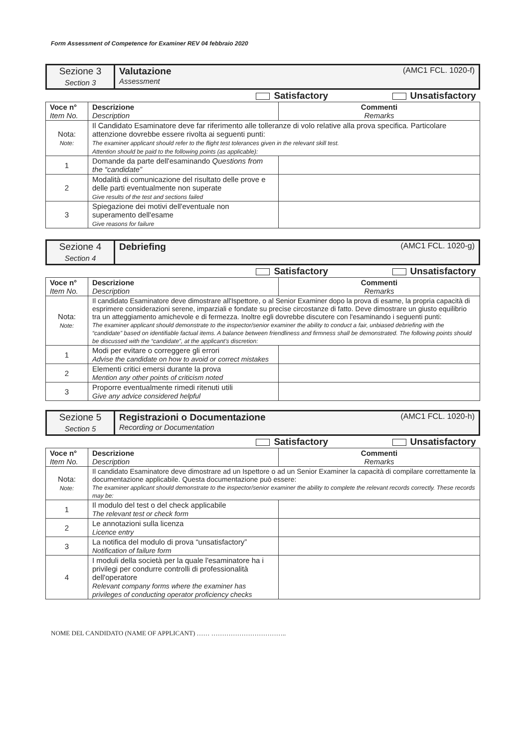Form Assessment of Competence for Examiner REV 04 febbraio 2020
| Sezione 3 Section 3 | Valutazione (AMC1 FCL. 1020-f) Assessment |
| Satisfactory Unsatisfactory | | |
| Voce n° Item No. | Descrizione Description | Commenti Remarks |
| Nota: Note: | Il Candidato Esaminatore deve far riferimento alle tolleranze di volo relative alla prova specifica. Particolare attenzione dovrebbe essere rivolta ai seguenti punti: The examiner applicant should refer to the flight test tolerances given in the relevant skill test. Attention should be paid to the following points (as applicable): | |
| 1 | Domande da parte dell'esaminando Questions from the “candidate” | |
| 2 | Modalità di comunicazione del risultato delle prove e delle parti eventualmente non superate Give results of the test and sections failed | |
| 3 | Spiegazione dei motivi dell'eventuale non superamento dell'esame Give reasons for failure | |
| Sezione 4 Section 4 | Debriefing (AMC1 FCL. 1020-g) |
| Satisfactory Unsatisfactory | | |
| Voce n° Item No. | Descrizione Description | Commenti Remarks |
| Nota: Note: | Il candidato Esaminatore deve dimostrare all'Ispettore, o al Senior Examiner dopo la prova di esame, la propria capacità di esprimere considerazioni serene, imparziali e fondate su precise circostanze di fatto. Deve dimostrare un giusto equilibrio tra un atteggiamento amichevole e di fermezza. Inoltre egli dovrebbe discutere con l'esaminando i seguenti punti: The examiner applicant should demonstrate to the inspector/senior examiner the ability to conduct a fair, unbiased debriefing with the “candidate” based on identifiable factual items. A balance between friendliness and firmness shall be demonstrated. The following points should be discussed with the “candidate”, at the applicant's discretion: | |
| 1 | Modi per evitare o correggere gli errori Advise the candidate on how to avoid or correct mistakes | |
| 2 | Elementi critici emersi durante la prova Mention any other points of criticism noted | |
| 3 | Proporre eventualmente rimedi ritenuti utili Give any advice considered helpful | |
| Sezione 5 Section 5 | Registrazioni o Documentazione (AMC1 FCL. 1020-h) Recording or Documentation |
| Satisfactory Unsatisfactory | | |
| Voce n° Item No. | Descrizione Description | Commenti Remarks |
| Nota: Note: | Il candidato Esaminatore deve dimostrare ad un Ispettore o ad un Senior Examiner la capacità di compilare correttamente la documentazione applicabile. Questa documentazione può essere: The examiner applicant should demonstrate to the inspector/senior examiner the ability to complete the relevant records correctly. These records may be: | |
| 1 | Il modulo del test o del check applicabile The relevant test or check form | |
| 2 | Le annotazioni sulla licenza Licence entry | |
| 3 | La notifica del modulo di prova “unsatisfactory” Notification of failure form | |
| 4 | I moduli della società per la quale l'esaminatore ha i privilegi per condurre controlli di professionalità dell'operatore Relevant company forms where the examiner has privileges of conducting operator proficiency checks | |
NOME DEL CANDIDATO (NAME OF APPLICANT) …… ……………………………..